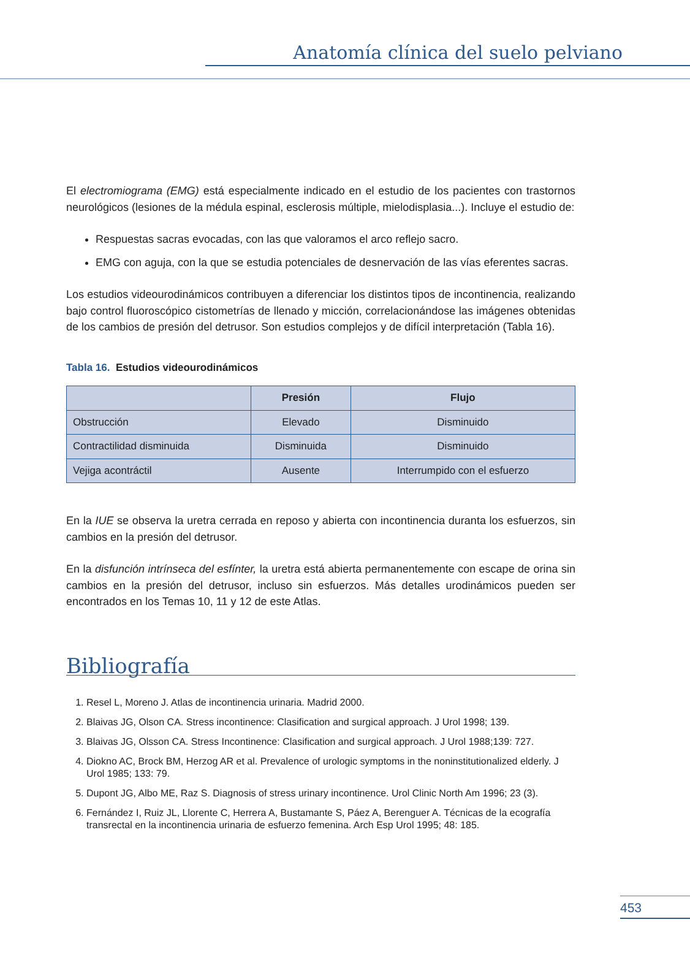Anatomía clínica del suelo pelviano
El electromiograma (EMG) está especialmente indicado en el estudio de los pacientes con trastornos neurológicos (lesiones de la médula espinal, esclerosis múltiple, mielodisplasia...). Incluye el estudio de:
Respuestas sacras evocadas, con las que valoramos el arco reflejo sacro.
EMG con aguja, con la que se estudia potenciales de desnervación de las vías eferentes sacras.
Los estudios videourodinámicos contribuyen a diferenciar los distintos tipos de incontinencia, realizando bajo control fluoroscópico cistometrías de llenado y micción, correlacionándose las imágenes obtenidas de los cambios de presión del detrusor. Son estudios complejos y de difícil interpretación (Tabla 16).
Tabla 16. Estudios videourodinámicos
| | Presión | Flujo |
| --- | --- | --- |
| Obstrucción | Elevado | Disminuido |
| Contractilidad disminuida | Disminuida | Disminuido |
| Vejiga acontráctil | Ausente | Interrumpido con el esfuerzo |
En la IUE se observa la uretra cerrada en reposo y abierta con incontinencia duranta los esfuerzos, sin cambios en la presión del detrusor.
En la disfunción intrínseca del esfínter, la uretra está abierta permanentemente con escape de orina sin cambios en la presión del detrusor, incluso sin esfuerzos. Más detalles urodinámicos pueden ser encontrados en los Temas 10, 11 y 12 de este Atlas.
Bibliografía
1. Resel L, Moreno J. Atlas de incontinencia urinaria. Madrid 2000.
2. Blaivas JG, Olson CA. Stress incontinence: Clasification and surgical approach. J Urol 1998; 139.
3. Blaivas JG, Olsson CA. Stress Incontinence: Clasification and surgical approach. J Urol 1988;139: 727.
4. Diokno AC, Brock BM, Herzog AR et al. Prevalence of urologic symptoms in the noninstitutionalized elderly. J Urol 1985; 133: 79.
5. Dupont JG, Albo ME, Raz S. Diagnosis of stress urinary incontinence. Urol Clinic North Am 1996; 23 (3).
6. Fernández I, Ruiz JL, Llorente C, Herrera A, Bustamante S, Páez A, Berenguer A. Técnicas de la ecografía transrectal en la incontinencia urinaria de esfuerzo femenina. Arch Esp Urol 1995; 48: 185.
453